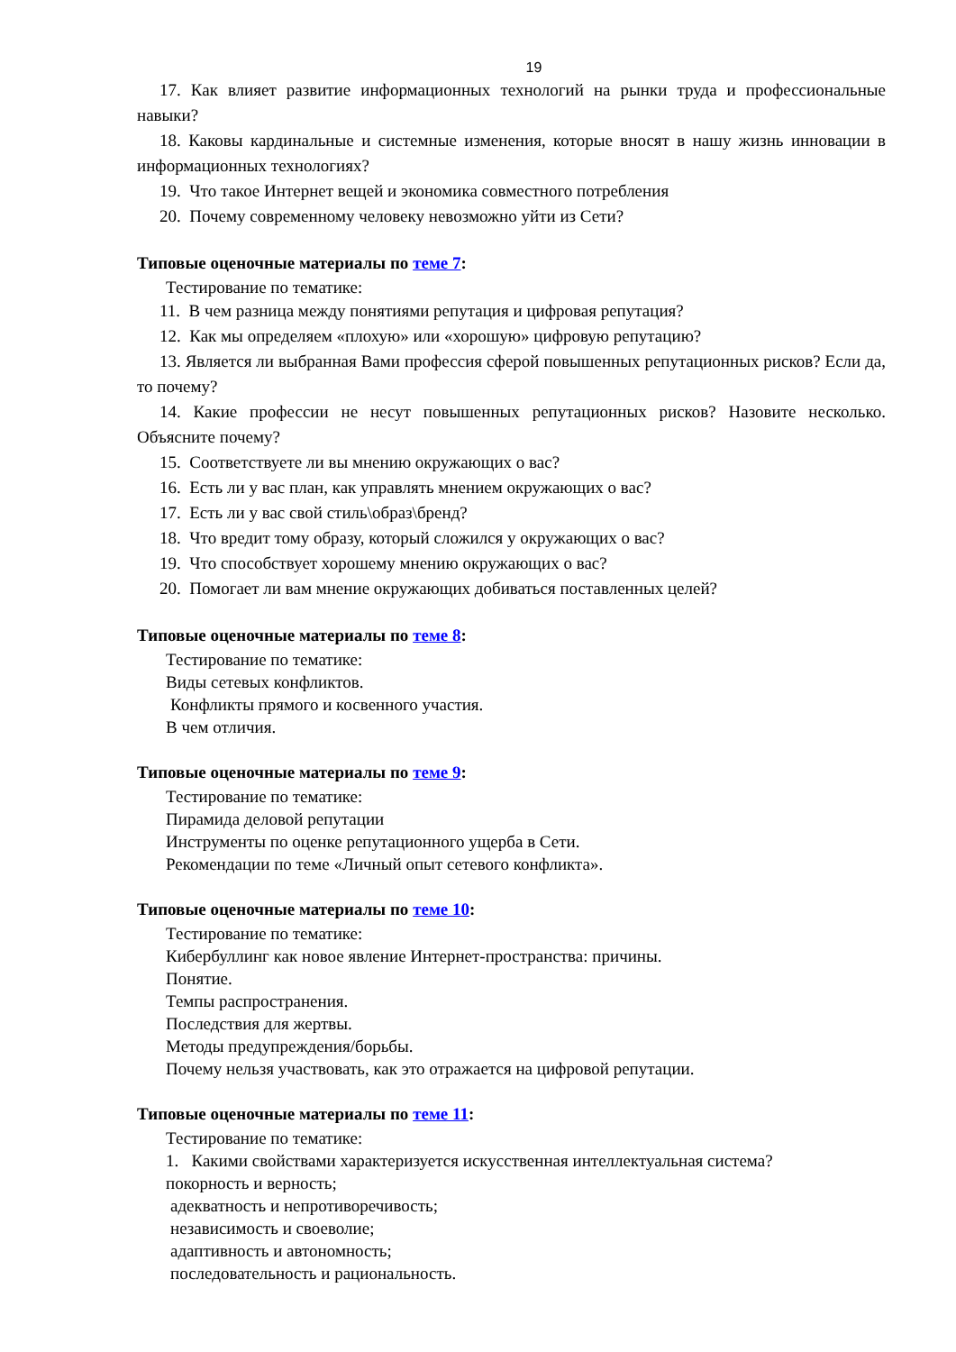19
17. Как влияет развитие информационных технологий на рынки труда и профессиональные навыки?
18. Каковы кардинальные и системные изменения, которые вносят в нашу жизнь инновации в информационных технологиях?
19. Что такое Интернет вещей и экономика совместного потребления
20. Почему современному человеку невозможно уйти из Сети?
Типовые оценочные материалы по теме 7:
Тестирование по тематике:
11. В чем разница между понятиями репутация и цифровая репутация?
12. Как мы определяем «плохую» или «хорошую» цифровую репутацию?
13. Является ли выбранная Вами профессия сферой повышенных репутационных рисков? Если да, то почему?
14. Какие профессии не несут повышенных репутационных рисков? Назовите несколько. Объясните почему?
15. Соответствуете ли вы мнению окружающих о вас?
16. Есть ли у вас план, как управлять мнением окружающих о вас?
17. Есть ли у вас свой стиль\образ\бренд?
18. Что вредит тому образу, который сложился у окружающих о вас?
19. Что способствует хорошему мнению окружающих о вас?
20. Помогает ли вам мнение окружающих добиваться поставленных целей?
Типовые оценочные материалы по теме 8:
Тестирование по тематике:
Виды сетевых конфликтов.
Конфликты прямого и косвенного участия.
В чем отличия.
Типовые оценочные материалы по теме 9:
Тестирование по тематике:
Пирамида деловой репутации
Инструменты по оценке репутационного ущерба в Сети.
Рекомендации по теме «Личный опыт сетевого конфликта».
Типовые оценочные материалы по теме 10:
Тестирование по тематике:
Кибербуллинг как новое явление Интернет-пространства: причины.
Понятие.
Темпы распространения.
Последствия для жертвы.
Методы предупреждения/борьбы.
Почему нельзя участвовать, как это отражается на цифровой репутации.
Типовые оценочные материалы по теме 11:
Тестирование по тематике:
1. Какими свойствами характеризуется искусственная интеллектуальная система?
покорность и верность;
адекватность и непротиворечивость;
независимость и своеволие;
адаптивность и автономность;
последовательность и рациональность.